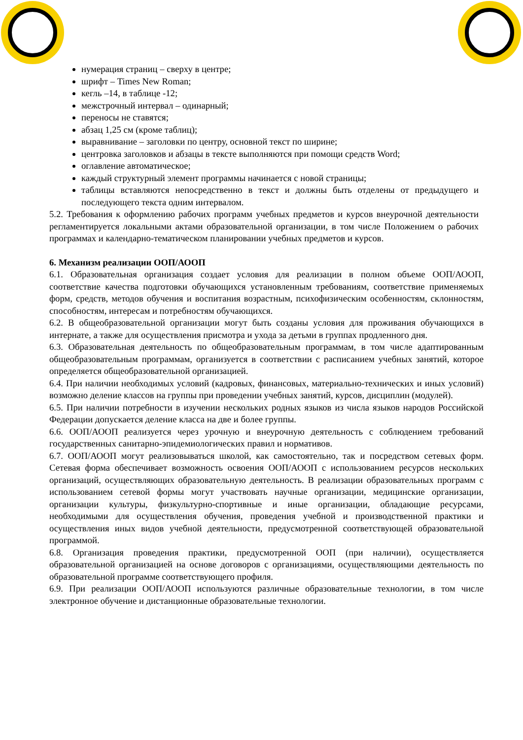нумерация страниц – сверху в центре;
шрифт – Times New Roman;
кегль –14, в таблице -12;
межстрочный интервал – одинарный;
переносы не ставятся;
абзац 1,25 см (кроме таблиц);
выравнивание – заголовки по центру, основной текст по ширине;
центровка заголовков и абзацы в тексте выполняются при помощи средств Word;
оглавление автоматическое;
каждый структурный элемент программы начинается с новой страницы;
таблицы вставляются непосредственно в текст и должны быть отделены от предыдущего и последующего текста одним интервалом.
5.2. Требования к оформлению рабочих программ учебных предметов и курсов внеурочной деятельности регламентируется локальными актами образовательной организации, в том числе Положением о рабочих программах и календарно-тематическом планировании учебных предметов и курсов.
6. Механизм реализации ООП/АООП
6.1. Образовательная организация создает условия для реализации в полном объеме ООП/АООП, соответствие качества подготовки обучающихся установленным требованиям, соответствие применяемых форм, средств, методов обучения и воспитания возрастным, психофизическим особенностям, склонностям, способностям, интересам и потребностям обучающихся.
6.2. В общеобразовательной организации могут быть созданы условия для проживания обучающихся в интернате, а также для осуществления присмотра и ухода за детьми в группах продленного дня.
6.3. Образовательная деятельность по общеобразовательным программам, в том числе адаптированным общеобразовательным программам, организуется в соответствии с расписанием учебных занятий, которое определяется общеобразовательной организацией.
6.4. При наличии необходимых условий (кадровых, финансовых, материально-технических и иных условий) возможно деление классов на группы при проведении учебных занятий, курсов, дисциплин (модулей).
6.5. При наличии потребности в изучении нескольких родных языков из числа языков народов Российской Федерации допускается деление класса на две и более группы.
6.6. ООП/АООП реализуется через урочную и внеурочную деятельность с соблюдением требований государственных санитарно-эпидемиологических правил и нормативов.
6.7. ООП/АООП могут реализовываться школой, как самостоятельно, так и посредством сетевых форм. Сетевая форма обеспечивает возможность освоения ООП/АООП с использованием ресурсов нескольких организаций, осуществляющих образовательную деятельность. В реализации образовательных программ с использованием сетевой формы могут участвовать научные организации, медицинские организации, организации культуры, физкультурно-спортивные и иные организации, обладающие ресурсами, необходимыми для осуществления обучения, проведения учебной и производственной практики и осуществления иных видов учебной деятельности, предусмотренной соответствующей образовательной программой.
6.8. Организация проведения практики, предусмотренной ООП (при наличии), осуществляется образовательной организацией на основе договоров с организациями, осуществляющими деятельность по образовательной программе соответствующего профиля.
6.9. При реализации ООП/АООП используются различные образовательные технологии, в том числе электронное обучение и дистанционные образовательные технологии.